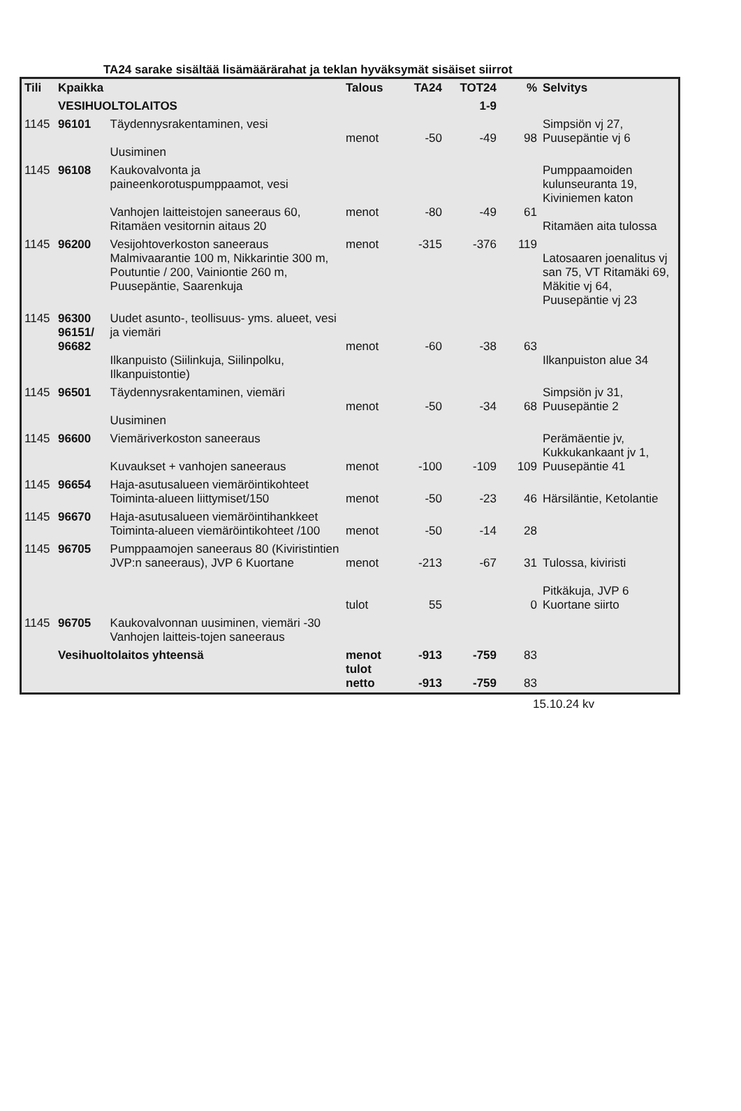TA24 sarake sisältää lisämäärärahat ja teklan hyväksymät sisäiset siirrot
| Tili | Kpaikka | | Talous | TA24 | TOT24 | % | Selvitys |
| --- | --- | --- | --- | --- | --- | --- | --- |
| | VESIHUOLTOLAITOS | | | | 1-9 | | |
| 1145 | 96101 | Täydennysrakentaminen, vesi Uusiminen | menot | -50 | -49 | 98 | Simpsiön vj 27, Puusepäntie vj 6 |
| 1145 | 96108 | Kaukovalvonta ja paineenkorotuspumppaamot, vesi Vanhojen laitteistojen saneeraus 60, Ritamäen vesitornin aitaus 20 | menot | -80 | -49 | 61 | Pumppaamoiden kulunseuranta 19, Kiviniemen katon Ritamäen aita tulossa |
| 1145 | 96200 | Vesijohtoverkoston saneeraus Malmivaarantie 100 m, Nikkarintie 300 m, Poutuntie / 200, Vainiontie 260 m, Puusepäntie, Saarenkuja | menot | -315 | -376 | 119 | Latosaaren joenalitus vj san 75, VT Ritamäki 69, Mäkitie vj 64, Puusepäntie vj 23 |
| 1145 | 96300 96151/ 96682 | Uudet asunto-, teollisuus- yms. alueet, vesi ja viemäri Ilkanpuisto (Siilinkuja, Siilinpolku, Ilkanpuistontie) | menot | -60 | -38 | 63 | Ilkanpuiston alue 34 |
| 1145 | 96501 | Täydennysrakentaminen, viemäri Uusiminen | menot | -50 | -34 | 68 | Simpsiön jv 31, Puusepäntie 2 |
| 1145 | 96600 | Viemäriverkoston saneeraus Kuvaukset + vanhojen saneeraus | menot | -100 | -109 | 109 | Perämäentie jv, Kukkukankaant jv 1, Puusepäntie 41 |
| 1145 | 96654 | Haja-asutusalueen viemäröintikohteet Toiminta-alueen liittymiset/150 | menot | -50 | -23 | 46 | Härsiläntie, Ketolantie |
| 1145 | 96670 | Haja-asutusalueen viemäröintihankkeet Toiminta-alueen viemäröintikohteet /100 | menot | -50 | -14 | 28 | |
| 1145 | 96705 | Pumppaamojen saneeraus 80 (Kiviristintien JVP:n saneeraus), JVP 6 Kuortane | menot tulot | -213 55 | -67 | 31 0 | Tulossa, kiviristi Pitkäkuja, JVP 6 Kuortane siirto |
| 1145 | 96705 | Kaukovalvonnan uusiminen, viemäri -30 Vanhojen laitteis-tojen saneeraus | | | | | |
| | Vesihuoltolaitos yhteensä | | menot tulot netto | -913 -913 | -759 -759 | 83 83 | |
15.10.24 kv